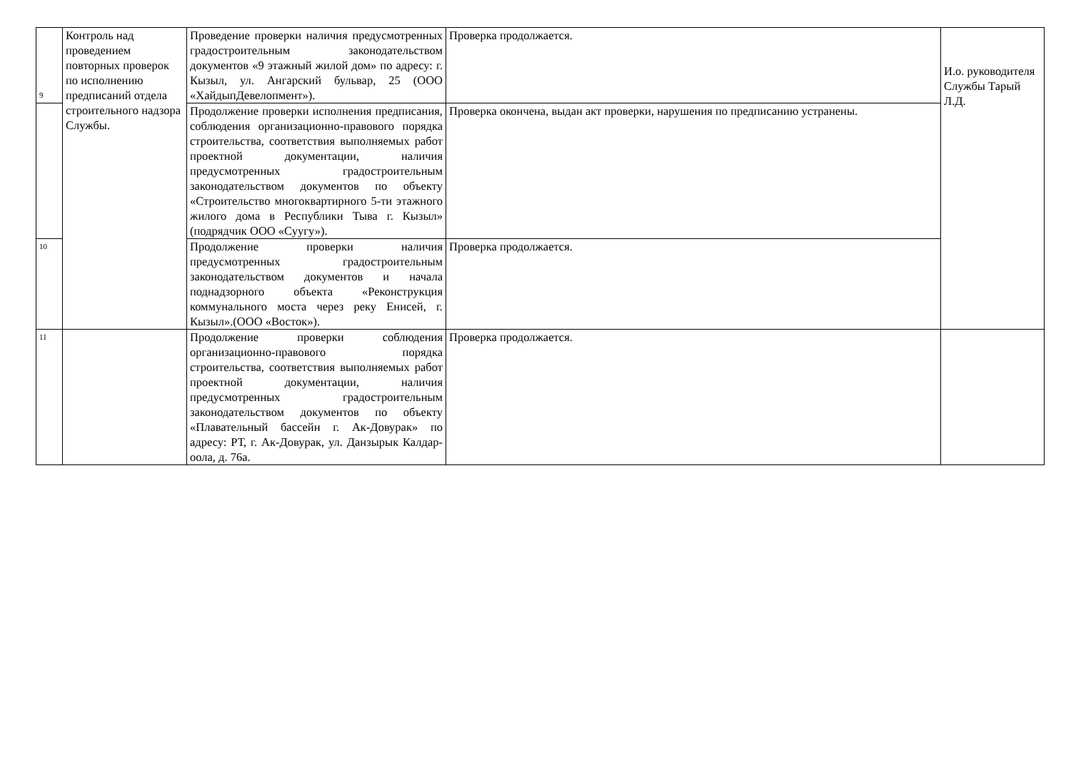| 9 | Контроль над проведением повторных проверок по исполнению предписаний отдела строительного надзора Службы. | Проведение проверки наличия предусмотренных градостроительным законодательством документов «9 этажный жилой дом» по адресу: г. Кызыл, ул. Ангарский бульвар, 25 (ООО «ХайдыпДевелопмент»). | Проверка продолжается. | И.о. руководителя Службы Тарый Л.Д. |
| | | Продолжение проверки исполнения предписания, соблюдения организационно-правового порядка строительства, соответствия выполняемых работ проектной документации, наличия предусмотренных градостроительным законодательством документов по объекту «Строительство многоквартирного 5-ти этажного жилого дома в Республики Тыва г. Кызыл» (подрядчик ООО «Суугу»). | Проверка окончена, выдан акт проверки, нарушения по предписанию устранены. | |
| 10 | | Продолжение проверки наличия предусмотренных градостроительным законодательством документов и начала поднадзорного объекта «Реконструкция коммунального моста через реку Енисей, г. Кызыл».(ООО «Восток»). | Проверка продолжается. | |
| 11 | | Продолжение проверки соблюдения организационно-правового порядка строительства, соответствия выполняемых работ проектной документации, наличия предусмотренных градостроительным законодательством документов по объекту «Плавательный бассейн г. Ак-Довурак» по адресу: РТ, г. Ак-Довурак, ул. Данзырык Калдар-оола, д. 76а. | Проверка продолжается. | |